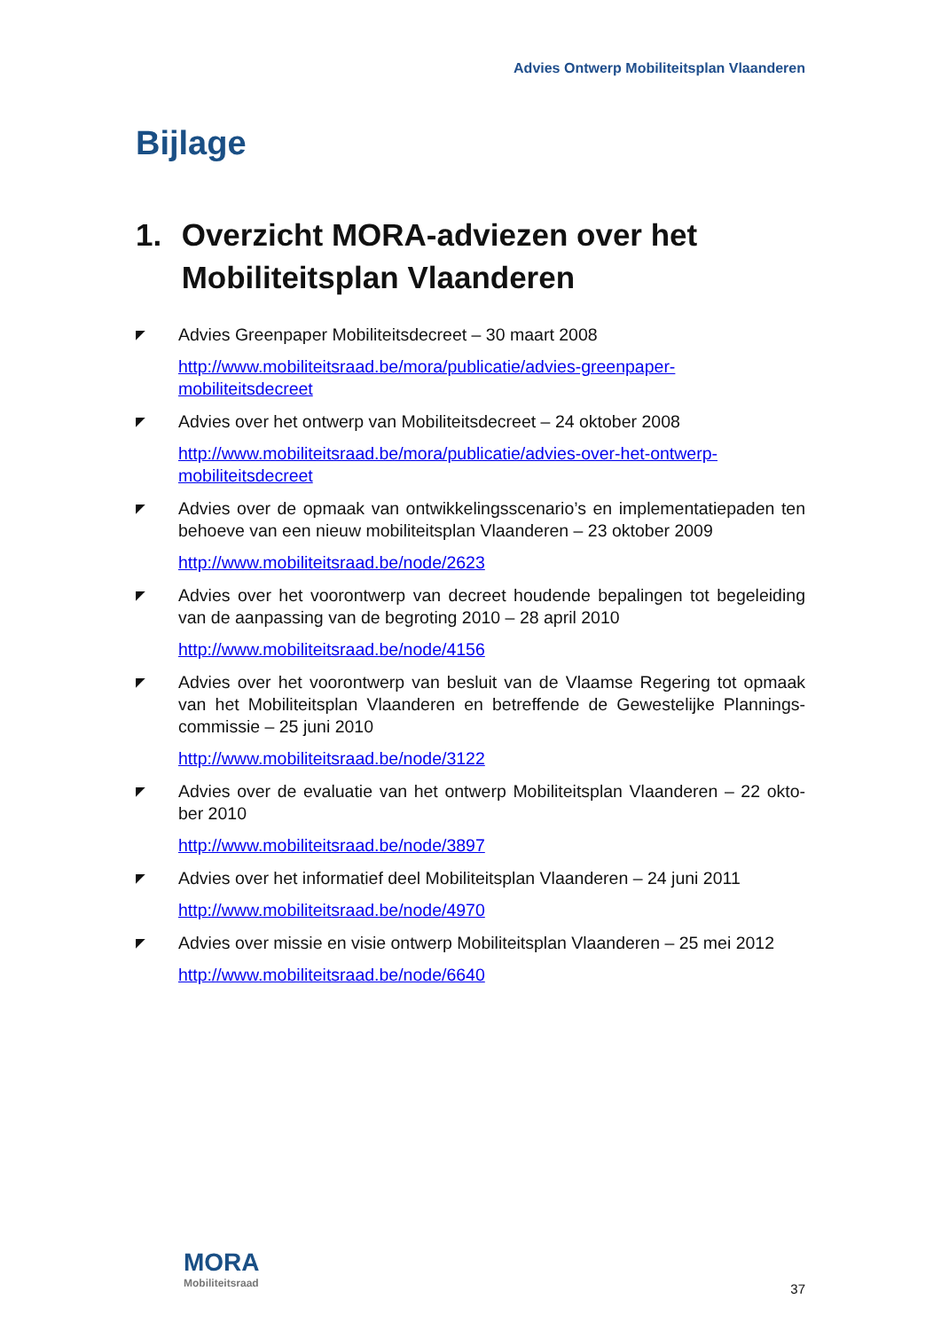Advies Ontwerp Mobiliteitsplan Vlaanderen
Bijlage
1. Overzicht MORA-adviezen over het Mobiliteitsplan Vlaanderen
◤
Advies Greenpaper Mobiliteitsdecreet – 30 maart 2008
http://www.mobiliteitsraad.be/mora/publicatie/advies-greenpaper-mobiliteitsdecreet
◤
Advies over het ontwerp van Mobiliteitsdecreet – 24 oktober 2008
http://www.mobiliteitsraad.be/mora/publicatie/advies-over-het-ontwerp-mobiliteitsdecreet
◤
Advies over de opmaak van ontwikkelingsscenario’s en implementatiepaden ten behoeve van een nieuw mobiliteitsplan Vlaanderen – 23 oktober 2009
http://www.mobiliteitsraad.be/node/2623
◤
Advies over het voorontwerp van decreet houdende bepalingen tot begeleiding van de aanpassing van de begroting 2010 – 28 april 2010
http://www.mobiliteitsraad.be/node/4156
◤
Advies over het voorontwerp van besluit van de Vlaamse Regering tot opmaak van het Mobiliteitsplan Vlaanderen en betreffende de Gewestelijke Plannings-commissie – 25 juni 2010
http://www.mobiliteitsraad.be/node/3122
◤
Advies over de evaluatie van het ontwerp Mobiliteitsplan Vlaanderen – 22 okto-ber 2010
http://www.mobiliteitsraad.be/node/3897
◤
Advies over het informatief deel Mobiliteitsplan Vlaanderen – 24 juni 2011
http://www.mobiliteitsraad.be/node/4970
◤
Advies over missie en visie ontwerp Mobiliteitsplan Vlaanderen – 25 mei 2012
http://www.mobiliteitsraad.be/node/6640
MORA
Mobiliteitsraad
37